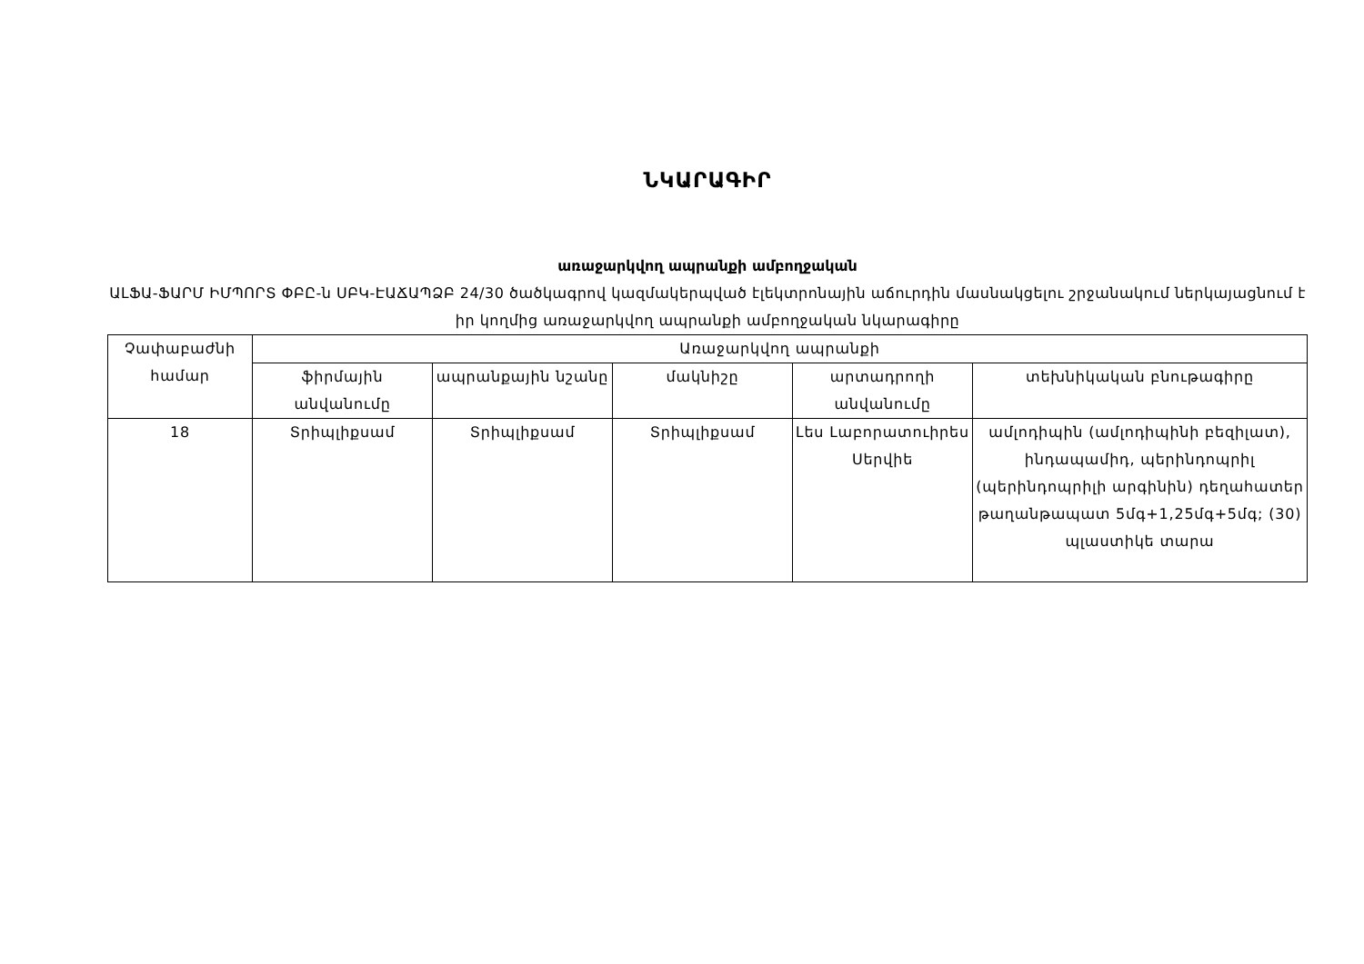ՆԿԱՐԱԳԻՐ
առաջարկվող ապրանքի ամբողջական
ԱԼՖԱ-ՖԱՐՄ ԻՄՊՈՐՏ ՓԲԸ-ն ՍԲԿ-ԷԱՃԱՊՁԲ 24/30 ծածկագրով կազմակերպված էլեկտրոնային աճուրդին մասնակցելու շրջանակում ներկայացնում է իր կողմից առաջարկվող ապրանքի ամբողջական նկարագիրը
| Չափաբաժնի համար | Առաջարկվող ապրանքի | | | | |
| --- | --- | --- | --- | --- | --- |
| | ֆիրմային անվանումը | ապրանքային նշանը | մակնիշը | արտադրողի անվանումը | տեխնիկական բնութագիրը |
| 18 | Տրիպլիքսամ | Տրիպլիքսամ | Տրիպլիքսամ | Լես Լաբորատուիրես Սերվիե | ամլոդիպին (ամլոդիպինի բեզիլատ), ինդապամիդ, պերինդոպրիլ (պերինդոպրիլի արգինին) դեղահատեր թաղանթապատ 5մգ+1,25մգ+5մգ; (30) պլաստիկե տարա |